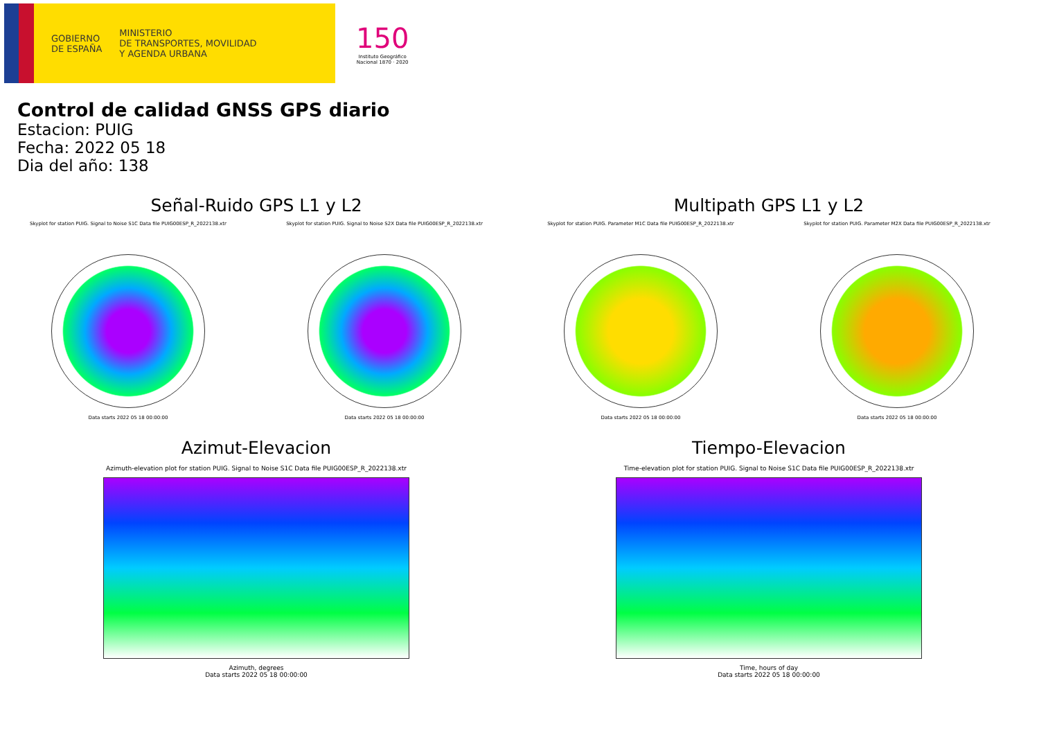GOBIERNO
DE ESPAÑA
MINISTERIO
DE TRANSPORTES, MOVILIDAD
Y AGENDA URBANA
150
Instituto Geográfico
Nacional 1870 · 2020
Control de calidad GNSS GPS diario
Estacion: PUIG
Fecha: 2022 05 18
Dia del año: 138
Señal-Ruido GPS L1 y L2
Skyplot for station PUIG. Signal to Noise S1C Data file PUIG00ESP_R_2022138.xtr
Data starts 2022 05 18 00:00:00
Skyplot for station PUIG. Signal to Noise S2X Data file PUIG00ESP_R_2022138.xtr
Data starts 2022 05 18 00:00:00
Multipath GPS L1 y L2
Skyplot for station PUIG. Parameter M1C Data file PUIG00ESP_R_2022138.xtr
Data starts 2022 05 18 00:00:00
Skyplot for station PUIG. Parameter M2X Data file PUIG00ESP_R_2022138.xtr
Data starts 2022 05 18 00:00:00
Azimut-Elevacion
Azimuth-elevation plot for station PUIG. Signal to Noise S1C Data file PUIG00ESP_R_2022138.xtr
Azimuth, degrees
Data starts 2022 05 18 00:00:00
Tiempo-Elevacion
Time-elevation plot for station PUIG. Signal to Noise S1C Data file PUIG00ESP_R_2022138.xtr
Time, hours of day
Data starts 2022 05 18 00:00:00